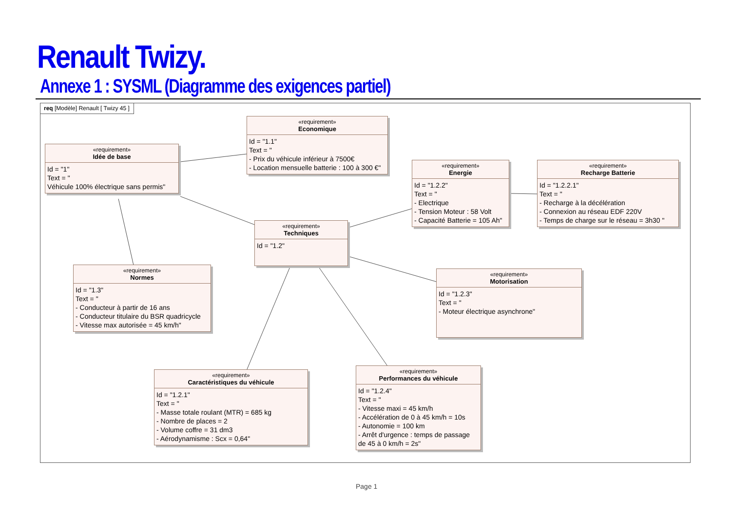Renault Twizy.
Annexe 1 : SYSML (Diagramme des exigences partiel)
req [Modèle] Renault [ Twizy 45 ]
«requirement»
Economique
Id = "1.1"
Text = "
- Prix du véhicule inférieur à 7500€
- Location mensuelle batterie : 100 à 300 €"
«requirement»
Idée de base
Id = "1"
Text = "
Véhicule 100% électrique sans permis"
«requirement»
Energie
Id = "1.2.2"
Text = "
- Electrique
- Tension Moteur : 58 Volt
- Capacité Batterie = 105 Ah"
«requirement»
Recharge Batterie
Id = "1.2.2.1"
Text = "
- Recharge à la décélération
- Connexion au réseau EDF 220V
- Temps de charge sur le réseau = 3h30 "
«requirement»
Techniques
Id = "1.2"
«requirement»
Normes
Id = "1.3"
Text = "
- Conducteur à partir de 16 ans
- Conducteur titulaire du BSR quadricycle
- Vitesse max autorisée = 45 km/h"
«requirement»
Motorisation
Id = "1.2.3"
Text = "
- Moteur électrique asynchrone"
«requirement»
Caractéristiques du véhicule
Id = "1.2.1"
Text = "
- Masse totale roulant (MTR) = 685 kg
- Nombre de places = 2
- Volume coffre = 31 dm3
- Aérodynamisme : Scx = 0,64"
«requirement»
Performances du véhicule
Id = "1.2.4"
Text = "
- Vitesse maxi = 45 km/h
- Accélération de 0 à 45 km/h = 10s
- Autonomie = 100 km
- Arrêt d'urgence : temps de passage de 45 à 0 km/h = 2s"
Page 1